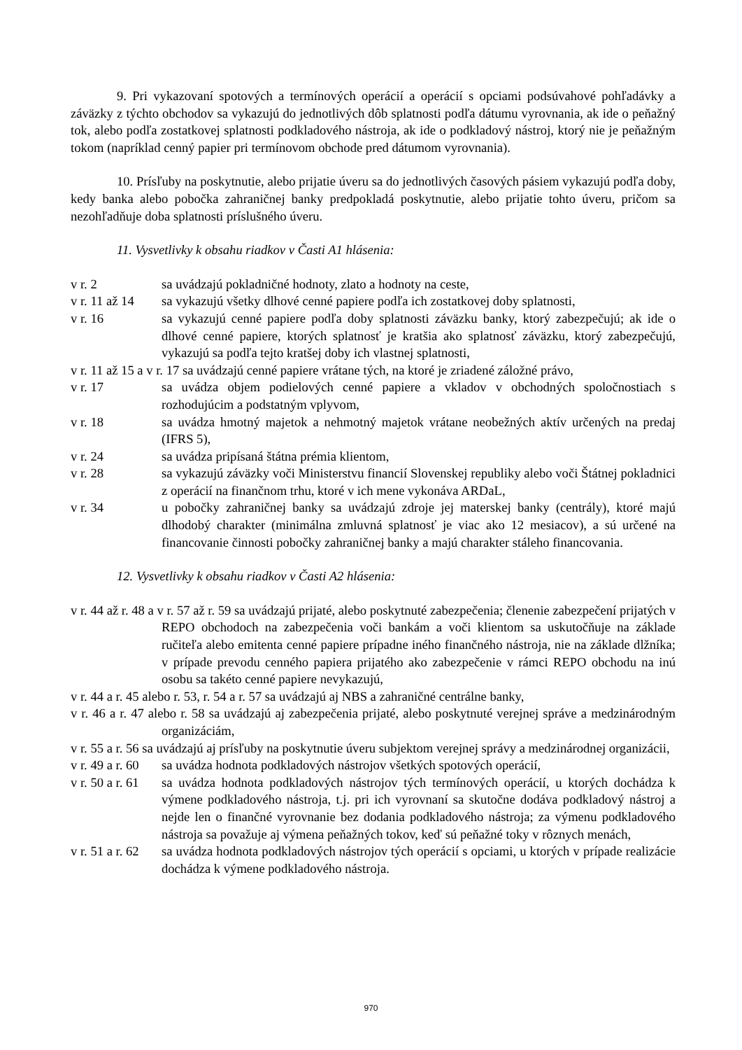9. Pri vykazovaní spotových a termínových operácií a operácií s opciami podsúvahové pohľadávky a záväzky z týchto obchodov sa vykazujú do jednotlivých dôb splatnosti podľa dátumu vyrovnania, ak ide o peňažný tok, alebo podľa zostatkovej splatnosti podkladového nástroja, ak ide o podkladový nástroj, ktorý nie je peňažným tokom (napríklad cenný papier pri termínovom obchode pred dátumom vyrovnania).
10. Prísľuby na poskytnutie, alebo prijatie úveru sa do jednotlivých časových pásiem vykazujú podľa doby, kedy banka alebo pobočka zahraničnej banky predpokladá poskytnutie, alebo prijatie tohto úveru, pričom sa nezohľadňuje doba splatnosti príslušného úveru.
11. Vysvetlivky k obsahu riadkov v Časti A1 hlásenia:
v r. 2 sa uvádzajú pokladničné hodnoty, zlato a hodnoty na ceste,
v r. 11 až 14 sa vykazujú všetky dlhové cenné papiere podľa ich zostatkovej doby splatnosti,
v r. 16 sa vykazujú cenné papiere podľa doby splatnosti záväzku banky, ktorý zabezpečujú; ak ide o dlhové cenné papiere, ktorých splatnosť je kratšia ako splatnosť záväzku, ktorý zabezpečujú, vykazujú sa podľa tejto kratšej doby ich vlastnej splatnosti,
v r. 11 až 15 a v r. 17 sa uvádzajú cenné papiere vrátane tých, na ktoré je zriadené záložné právo,
v r. 17 sa uvádza objem podielových cenné papiere a vkladov v obchodných spoločnostiach s rozhodujúcim a podstatným vplyvom,
v r. 18 sa uvádza hmotný majetok a nehmotný majetok vrátane neobežných aktív určených na predaj (IFRS 5),
v r. 24 sa uvádza pripísaná štátna prémia klientom,
v r. 28 sa vykazujú záväzky voči Ministerstvu financií Slovenskej republiky alebo voči Štátnej pokladnici z operácií na finančnom trhu, ktoré v ich mene vykonáva ARDaL,
v r. 34 u pobočky zahraničnej banky sa uvádzajú zdroje jej materskej banky (centrály), ktoré majú dlhodobý charakter (minimálna zmluvná splatnosť je viac ako 12 mesiacov), a sú určené na financovanie činnosti pobočky zahraničnej banky a majú charakter stáleho financovania.
12. Vysvetlivky k obsahu riadkov v Časti A2 hlásenia:
v r. 44 až r. 48 a v r. 57 až r. 59 sa uvádzajú prijaté, alebo poskytnuté zabezpečenia; členenie zabezpečení prijatých v REPO obchodoch na zabezpečenia voči bankám a voči klientom sa uskutočňuje na základe ručiteľa alebo emitenta cenné papiere prípadne iného finančného nástroja, nie na základe dlžníka; v prípade prevodu cenného papiera prijatého ako zabezpečenie v rámci REPO obchodu na inú osobu sa takéto cenné papiere nevykazujú,
v r. 44 a r. 45 alebo r. 53, r. 54 a r. 57 sa uvádzajú aj NBS a zahraničné centrálne banky,
v r. 46 a r. 47 alebo r. 58 sa uvádzajú aj zabezpečenia prijaté, alebo poskytnuté verejnej správe a medzinárodným organizáciám,
v r. 55 a r. 56 sa uvádzajú aj prísľuby na poskytnutie úveru subjektom verejnej správy a medzinárodnej organizácii,
v r. 49 a r. 60 sa uvádza hodnota podkladových nástrojov všetkých spotových operácií,
v r. 50 a r. 61 sa uvádza hodnota podkladových nástrojov tých termínových operácií, u ktorých dochádza k výmene podkladového nástroja, t.j. pri ich vyrovnaní sa skutočne dodáva podkladový nástroj a nejde len o finančné vyrovnanie bez dodania podkladového nástroja; za výmenu podkladového nástroja sa považuje aj výmena peňažných tokov, keď sú peňažné toky v rôznych menách,
v r. 51 a r. 62 sa uvádza hodnota podkladových nástrojov tých operácií s opciami, u ktorých v prípade realizácie dochádza k výmene podkladového nástroja.
970